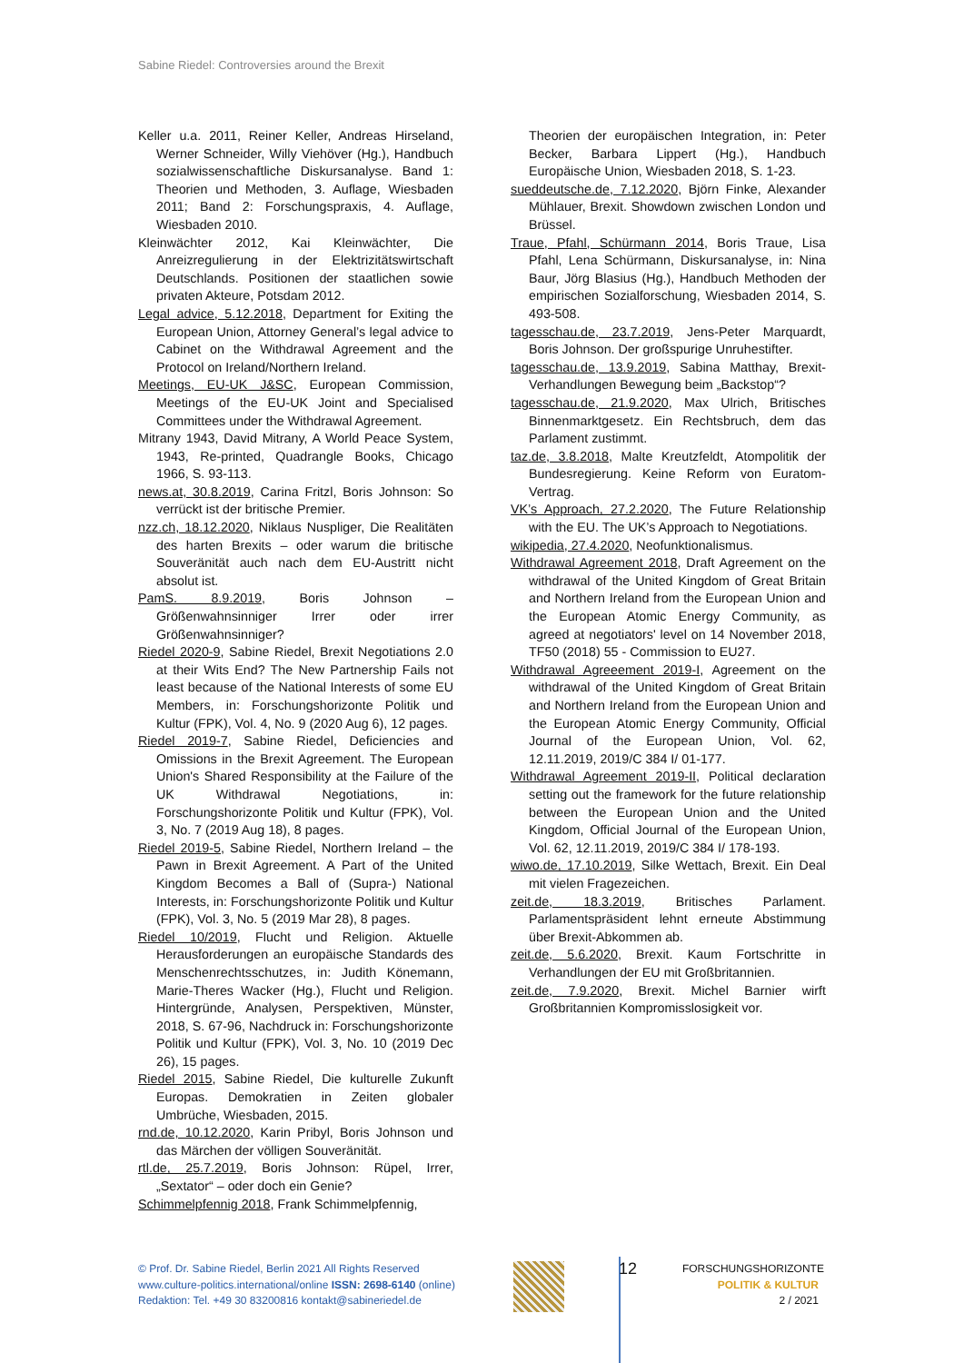Sabine Riedel: Controversies around the Brexit
Keller u.a. 2011, Reiner Keller, Andreas Hirseland, Werner Schneider, Willy Viehöver (Hg.), Handbuch sozialwissenschaftliche Diskursanalyse. Band 1: Theorien und Methoden, 3. Auflage, Wiesbaden 2011; Band 2: Forschungspraxis, 4. Auflage, Wiesbaden 2010.
Kleinwächter 2012, Kai Kleinwächter, Die Anreizregulierung in der Elektrizitätswirtschaft Deutschlands. Positionen der staatlichen sowie privaten Akteure, Potsdam 2012.
Legal advice, 5.12.2018, Department for Exiting the European Union, Attorney General’s legal advice to Cabinet on the Withdrawal Agreement and the Protocol on Ireland/Northern Ireland.
Meetings, EU-UK J&SC, European Commission, Meetings of the EU-UK Joint and Specialised Committees under the Withdrawal Agreement.
Mitrany 1943, David Mitrany, A World Peace System, 1943, Re-printed, Quadrangle Books, Chicago 1966, S. 93-113.
news.at, 30.8.2019, Carina Fritzl, Boris Johnson: So verrückt ist der britische Premier.
nzz.ch, 18.12.2020, Niklaus Nuspliger, Die Realitäten des harten Brexits – oder warum die britische Souveränität auch nach dem EU-Austritt nicht absolut ist.
PamS. 8.9.2019, Boris Johnson – Größenwahnsinniger Irrer oder irrer Größenwahnsinniger?
Riedel 2020-9, Sabine Riedel, Brexit Negotiations 2.0 at their Wits End? The New Partnership Fails not least because of the National Interests of some EU Members, in: Forschungshorizonte Politik und Kultur (FPK), Vol. 4, No. 9 (2020 Aug 6), 12 pages.
Riedel 2019-7, Sabine Riedel, Deficiencies and Omissions in the Brexit Agreement. The European Union's Shared Responsibility at the Failure of the UK Withdrawal Negotiations, in: Forschungshorizonte Politik und Kultur (FPK), Vol. 3, No. 7 (2019 Aug 18), 8 pages.
Riedel 2019-5, Sabine Riedel, Northern Ireland – the Pawn in Brexit Agreement. A Part of the United Kingdom Becomes a Ball of (Supra-) National Interests, in: Forschungshorizonte Politik und Kultur (FPK), Vol. 3, No. 5 (2019 Mar 28), 8 pages.
Riedel 10/2019, Flucht und Religion. Aktuelle Herausforderungen an europäische Standards des Menschenrechtsschutzes, in: Judith Könemann, Marie-Theres Wacker (Hg.), Flucht und Religion. Hintergründe, Analysen, Perspektiven, Münster, 2018, S. 67-96, Nachdruck in: Forschungshorizonte Politik und Kultur (FPK), Vol. 3, No. 10 (2019 Dec 26), 15 pages.
Riedel 2015, Sabine Riedel, Die kulturelle Zukunft Europas. Demokratien in Zeiten globaler Umbrüche, Wiesbaden, 2015.
rnd.de, 10.12.2020, Karin Pribyl, Boris Johnson und das Märchen der völligen Souveränität.
rtl.de, 25.7.2019, Boris Johnson: Rüpel, Irrer, „Sextator“ – oder doch ein Genie?
Schimmelpfennig 2018, Frank Schimmelpfennig,
Theorien der europäischen Integration, in: Peter Becker, Barbara Lippert (Hg.), Handbuch Europäische Union, Wiesbaden 2018, S. 1-23.
sueddeutsche.de, 7.12.2020, Björn Finke, Alexander Mühlauer, Brexit. Showdown zwischen London und Brüssel.
Traue, Pfahl, Schürmann 2014, Boris Traue, Lisa Pfahl, Lena Schürmann, Diskursanalyse, in: Nina Baur, Jörg Blasius (Hg.), Handbuch Methoden der empirischen Sozialforschung, Wiesbaden 2014, S. 493-508.
tagesschau.de, 23.7.2019, Jens-Peter Marquardt, Boris Johnson. Der großspurige Unruhestifter.
tagesschau.de, 13.9.2019, Sabina Matthay, Brexit-Verhandlungen Bewegung beim „Backstop“?
tagesschau.de, 21.9.2020, Max Ulrich, Britisches Binnenmarktgesetz. Ein Rechtsbruch, dem das Parlament zustimmt.
taz.de, 3.8.2018, Malte Kreutzfeldt, Atompolitik der Bundesregierung. Keine Reform von Euratom-Vertrag.
VK’s Approach, 27.2.2020, The Future Relationship with the EU. The UK’s Approach to Negotiations.
wikipedia, 27.4.2020, Neofunktionalismus.
Withdrawal Agreement 2018, Draft Agreement on the withdrawal of the United Kingdom of Great Britain and Northern Ireland from the European Union and the European Atomic Energy Community, as agreed at negotiators' level on 14 November 2018, TF50 (2018) 55 - Commission to EU27.
Withdrawal Agreeement 2019-I, Agreement on the withdrawal of the United Kingdom of Great Britain and Northern Ireland from the European Union and the European Atomic Energy Community, Official Journal of the European Union, Vol. 62, 12.11.2019, 2019/C 384 I/ 01-177.
Withdrawal Agreement 2019-II, Political declaration setting out the framework for the future relationship between the European Union and the United Kingdom, Official Journal of the European Union, Vol. 62, 12.11.2019, 2019/C 384 I/ 178-193.
wiwo.de, 17.10.2019, Silke Wettach, Brexit. Ein Deal mit vielen Fragezeichen.
zeit.de, 18.3.2019, Britisches Parlament. Parlamentspräsident lehnt erneute Abstimmung über Brexit-Abkommen ab.
zeit.de, 5.6.2020, Brexit. Kaum Fortschritte in Verhandlungen der EU mit Großbritannien.
zeit.de, 7.9.2020, Brexit. Michel Barnier wirft Großbritannien Kompromisslosigkeit vor.
© Prof. Dr. Sabine Riedel, Berlin 2021 All Rights Reserved
www.culture-politics.international/online ISSN: 2698-6140 (online)
Redaktion: Tel. +49 30 83200816 kontakt@sabineriedel.de
12
FORSCHUNGSHORIZONTE
POLITIK & KULTUR
2 / 2021